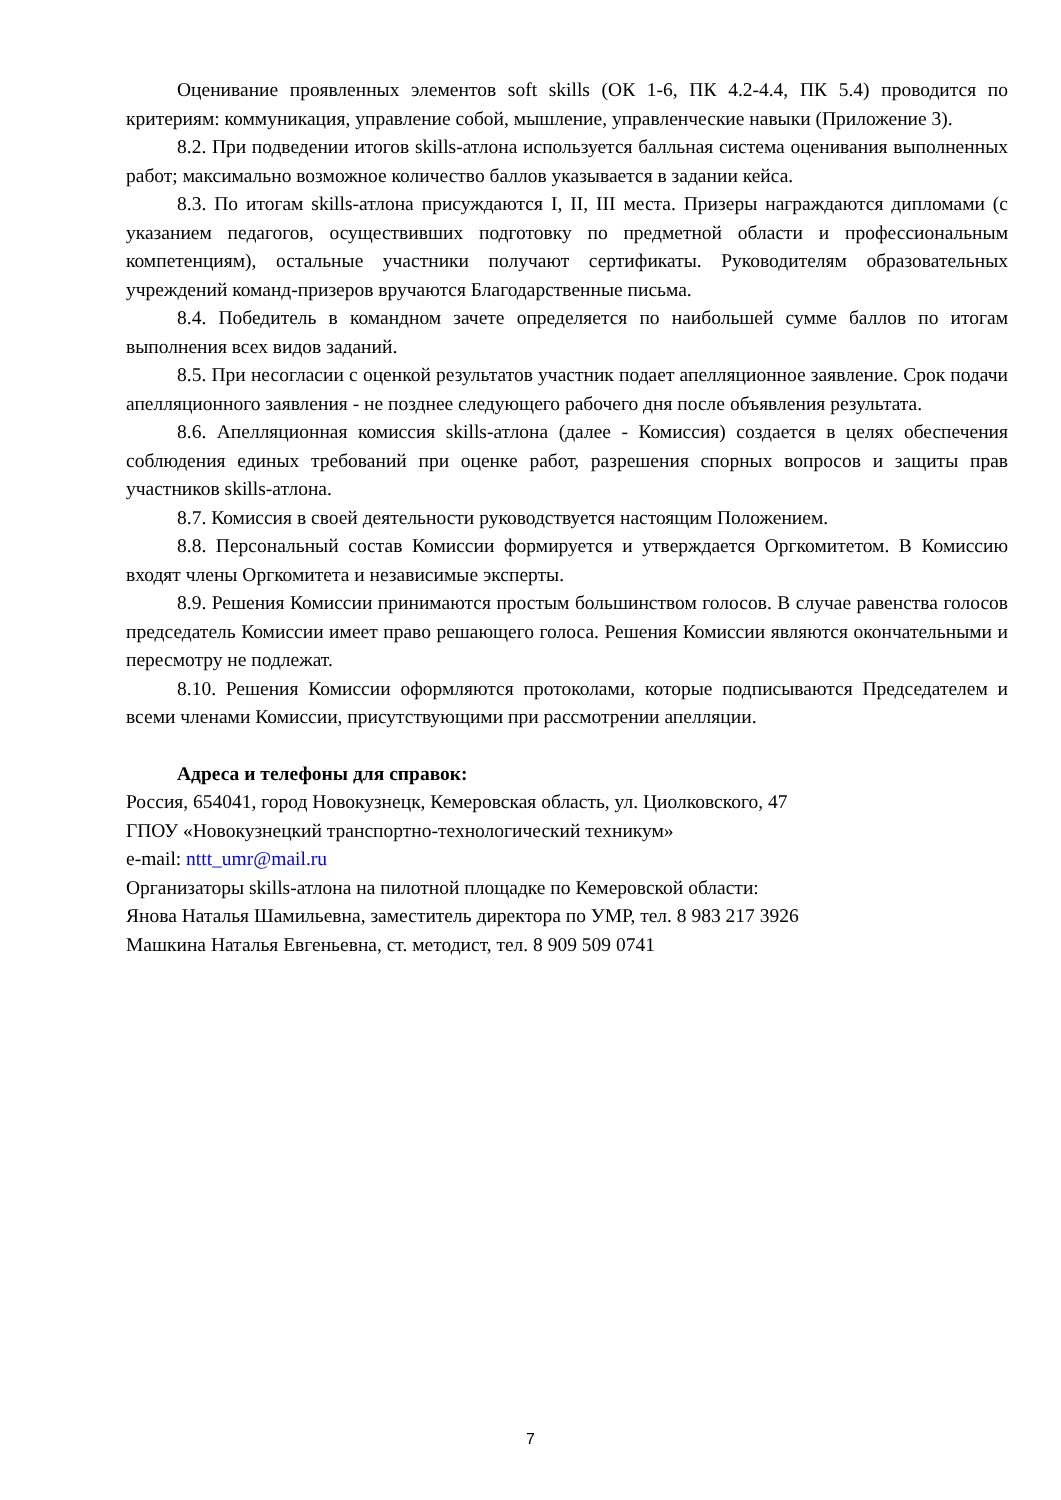Оценивание проявленных элементов soft skills (ОК 1-6, ПК 4.2-4.4, ПК 5.4) проводится по критериям: коммуникация, управление собой, мышление, управленческие навыки (Приложение 3).
8.2. При подведении итогов skills-атлона используется балльная система оценивания выполненных работ; максимально возможное количество баллов указывается в задании кейса.
8.3. По итогам skills-атлона присуждаются I, II, III места. Призеры награждаются дипломами (с указанием педагогов, осуществивших подготовку по предметной области и профессиональным компетенциям), остальные участники получают сертификаты. Руководителям образовательных учреждений команд-призеров вручаются Благодарственные письма.
8.4. Победитель в командном зачете определяется по наибольшей сумме баллов по итогам выполнения всех видов заданий.
8.5. При несогласии с оценкой результатов участник подает апелляционное заявление. Срок подачи апелляционного заявления - не позднее следующего рабочего дня после объявления результата.
8.6. Апелляционная комиссия skills-атлона (далее - Комиссия) создается в целях обеспечения соблюдения единых требований при оценке работ, разрешения спорных вопросов и защиты прав участников skills-атлона.
8.7. Комиссия в своей деятельности руководствуется настоящим Положением.
8.8. Персональный состав Комиссии формируется и утверждается Оргкомитетом. В Комиссию входят члены Оргкомитета и независимые эксперты.
8.9. Решения Комиссии принимаются простым большинством голосов. В случае равенства голосов председатель Комиссии имеет право решающего голоса. Решения Комиссии являются окончательными и пересмотру не подлежат.
8.10. Решения Комиссии оформляются протоколами, которые подписываются Председателем и всеми членами Комиссии, присутствующими при рассмотрении апелляции.
Адреса и телефоны для справок:
Россия, 654041, город Новокузнецк, Кемеровская область, ул. Циолковского, 47
ГПОУ «Новокузнецкий транспортно-технологический техникум»
e-mail: nttt_umr@mail.ru
Организаторы skills-атлона на пилотной площадке по Кемеровской области:
Янова Наталья Шамильевна, заместитель директора по УМР, тел. 8 983 217 3926
Машкина Наталья Евгеньевна, ст. методист, тел. 8 909 509 0741
7